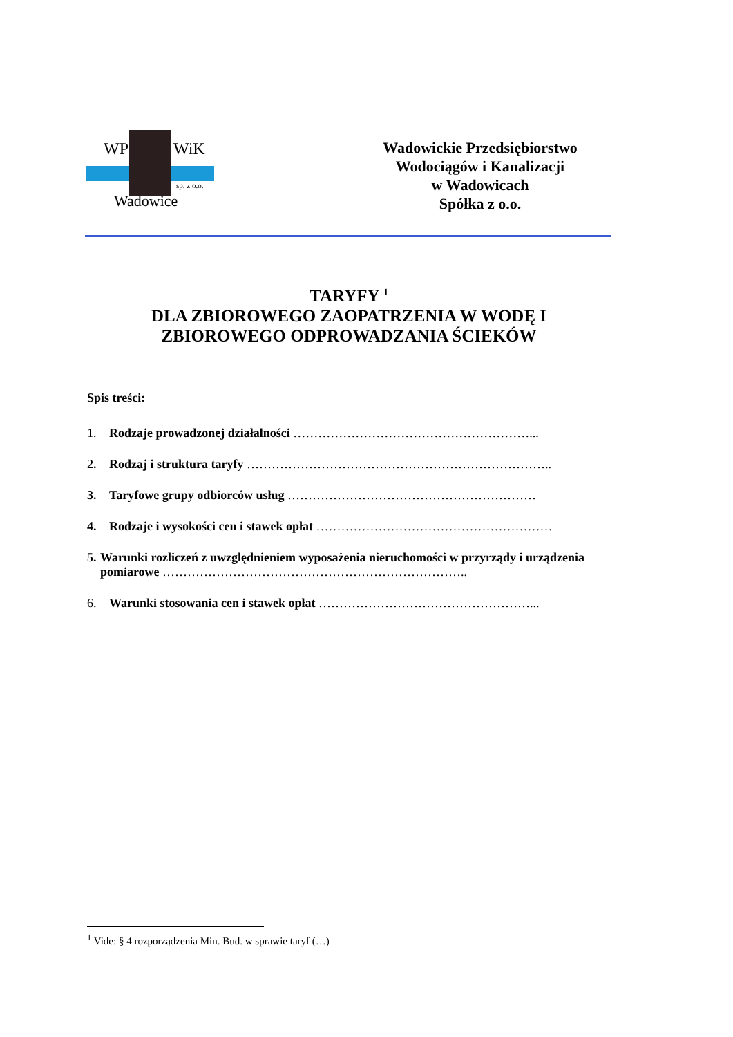WP WiK
sp. z o.o.
Wadowice
Wadowickie Przedsiębiorstwo
Wodociągów i Kanalizacji
w Wadowicach
Spółka z o.o.
TARYFY <sup>1</sup>
DLA ZBIOROWEGO ZAOPATRZENIA W WODĘ I
ZBIOROWEGO ODPROWADZANIA ŚCIEKÓW
Spis treści:
1. Rodzaje prowadzonej działalności …………………………………………………...
2. Rodzaj i struktura taryfy ………………………………………………………………..
3. Taryfowe grupy odbiorców usług ……………………………………………………
4. Rodzaje i wysokości cen i stawek opłat …………………………………………………
5. Warunki rozliczeń z uwzględnieniem wyposażenia nieruchomości w przyrządy i urządzenia pomiarowe ………………………………………………………………..
6. Warunki stosowania cen i stawek opłat ……………………………………………...
<sup>1</sup> Vide: § 4 rozporządzenia Min. Bud. w sprawie taryf (…)